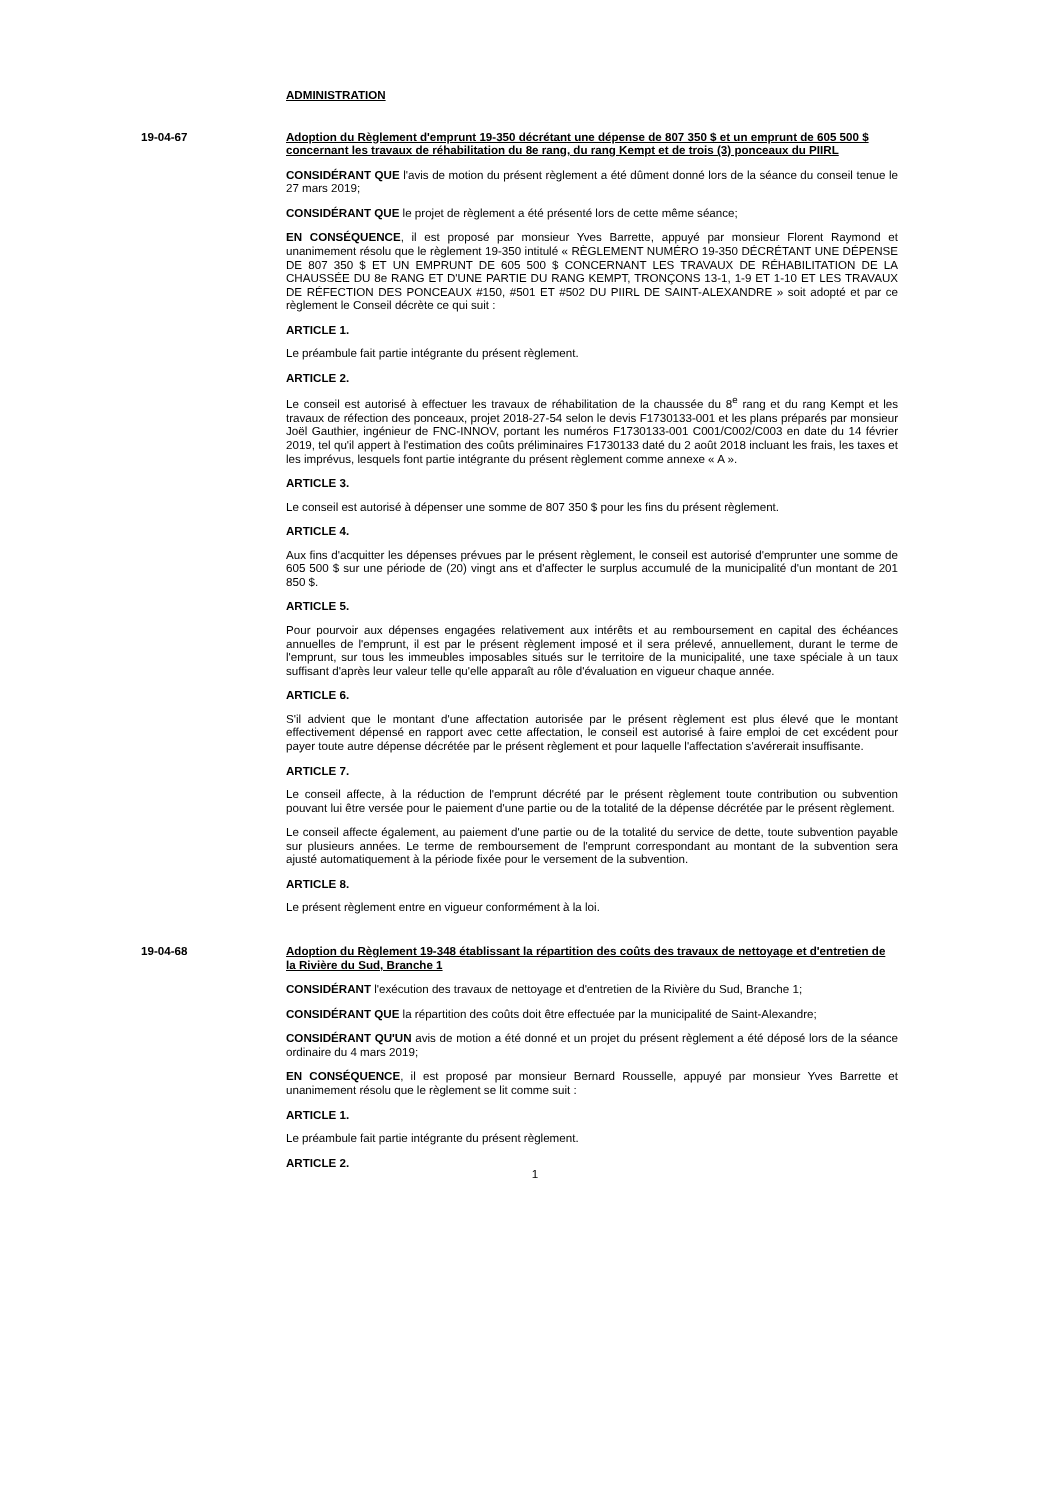ADMINISTRATION
19-04-67 Adoption du Règlement d'emprunt 19-350 décrétant une dépense de 807 350 $ et un emprunt de 605 500 $ concernant les travaux de réhabilitation du 8e rang, du rang Kempt et de trois (3) ponceaux du PIIRL
CONSIDÉRANT QUE l'avis de motion du présent règlement a été dûment donné lors de la séance du conseil tenue le 27 mars 2019;
CONSIDÉRANT QUE le projet de règlement a été présenté lors de cette même séance;
EN CONSÉQUENCE, il est proposé par monsieur Yves Barrette, appuyé par monsieur Florent Raymond et unanimement résolu que le règlement 19-350 intitulé « RÈGLEMENT NUMÉRO 19-350 DÉCRÉTANT UNE DÉPENSE DE 807 350 $ ET UN EMPRUNT DE 605 500 $ CONCERNANT LES TRAVAUX DE RÉHABILITATION DE LA CHAUSSÉE DU 8e RANG ET D'UNE PARTIE DU RANG KEMPT, TRONÇONS 13-1, 1-9 ET 1-10 ET LES TRAVAUX DE RÉFECTION DES PONCEAUX #150, #501 ET #502 DU PIIRL DE SAINT-ALEXANDRE » soit adopté et par ce règlement le Conseil décrète ce qui suit :
ARTICLE 1.
Le préambule fait partie intégrante du présent règlement.
ARTICLE 2.
Le conseil est autorisé à effectuer les travaux de réhabilitation de la chaussée du 8<sup>e</sup> rang et du rang Kempt et les travaux de réfection des ponceaux, projet 2018-27-54 selon le devis F1730133-001 et les plans préparés par monsieur Joël Gauthier, ingénieur de FNC-INNOV, portant les numéros F1730133-001 C001/C002/C003 en date du 14 février 2019, tel qu'il appert à l'estimation des coûts préliminaires F1730133 daté du 2 août 2018 incluant les frais, les taxes et les imprévus, lesquels font partie intégrante du présent règlement comme annexe « A ».
ARTICLE 3.
Le conseil est autorisé à dépenser une somme de 807 350 $ pour les fins du présent règlement.
ARTICLE 4.
Aux fins d'acquitter les dépenses prévues par le présent règlement, le conseil est autorisé d'emprunter une somme de 605 500 $ sur une période de (20) vingt ans et d'affecter le surplus accumulé de la municipalité d'un montant de 201 850 $.
ARTICLE 5.
Pour pourvoir aux dépenses engagées relativement aux intérêts et au remboursement en capital des échéances annuelles de l'emprunt, il est par le présent règlement imposé et il sera prélevé, annuellement, durant le terme de l'emprunt, sur tous les immeubles imposables situés sur le territoire de la municipalité, une taxe spéciale à un taux suffisant d'après leur valeur telle qu'elle apparaît au rôle d'évaluation en vigueur chaque année.
ARTICLE 6.
S'il advient que le montant d'une affectation autorisée par le présent règlement est plus élevé que le montant effectivement dépensé en rapport avec cette affectation, le conseil est autorisé à faire emploi de cet excédent pour payer toute autre dépense décrétée par le présent règlement et pour laquelle l'affectation s'avérerait insuffisante.
ARTICLE 7.
Le conseil affecte, à la réduction de l'emprunt décrété par le présent règlement toute contribution ou subvention pouvant lui être versée pour le paiement d'une partie ou de la totalité de la dépense décrétée par le présent règlement.
Le conseil affecte également, au paiement d'une partie ou de la totalité du service de dette, toute subvention payable sur plusieurs années. Le terme de remboursement de l'emprunt correspondant au montant de la subvention sera ajusté automatiquement à la période fixée pour le versement de la subvention.
ARTICLE 8.
Le présent règlement entre en vigueur conformément à la loi.
19-04-68 Adoption du Règlement 19-348 établissant la répartition des coûts des travaux de nettoyage et d'entretien de la Rivière du Sud, Branche 1
CONSIDÉRANT l'exécution des travaux de nettoyage et d'entretien de la Rivière du Sud, Branche 1;
CONSIDÉRANT QUE la répartition des coûts doit être effectuée par la municipalité de Saint-Alexandre;
CONSIDÉRANT QU'UN avis de motion a été donné et un projet du présent règlement a été déposé lors de la séance ordinaire du 4 mars 2019;
EN CONSÉQUENCE, il est proposé par monsieur Bernard Rousselle, appuyé par monsieur Yves Barrette et unanimement résolu que le règlement se lit comme suit :
ARTICLE 1.
Le préambule fait partie intégrante du présent règlement.
ARTICLE 2.
1